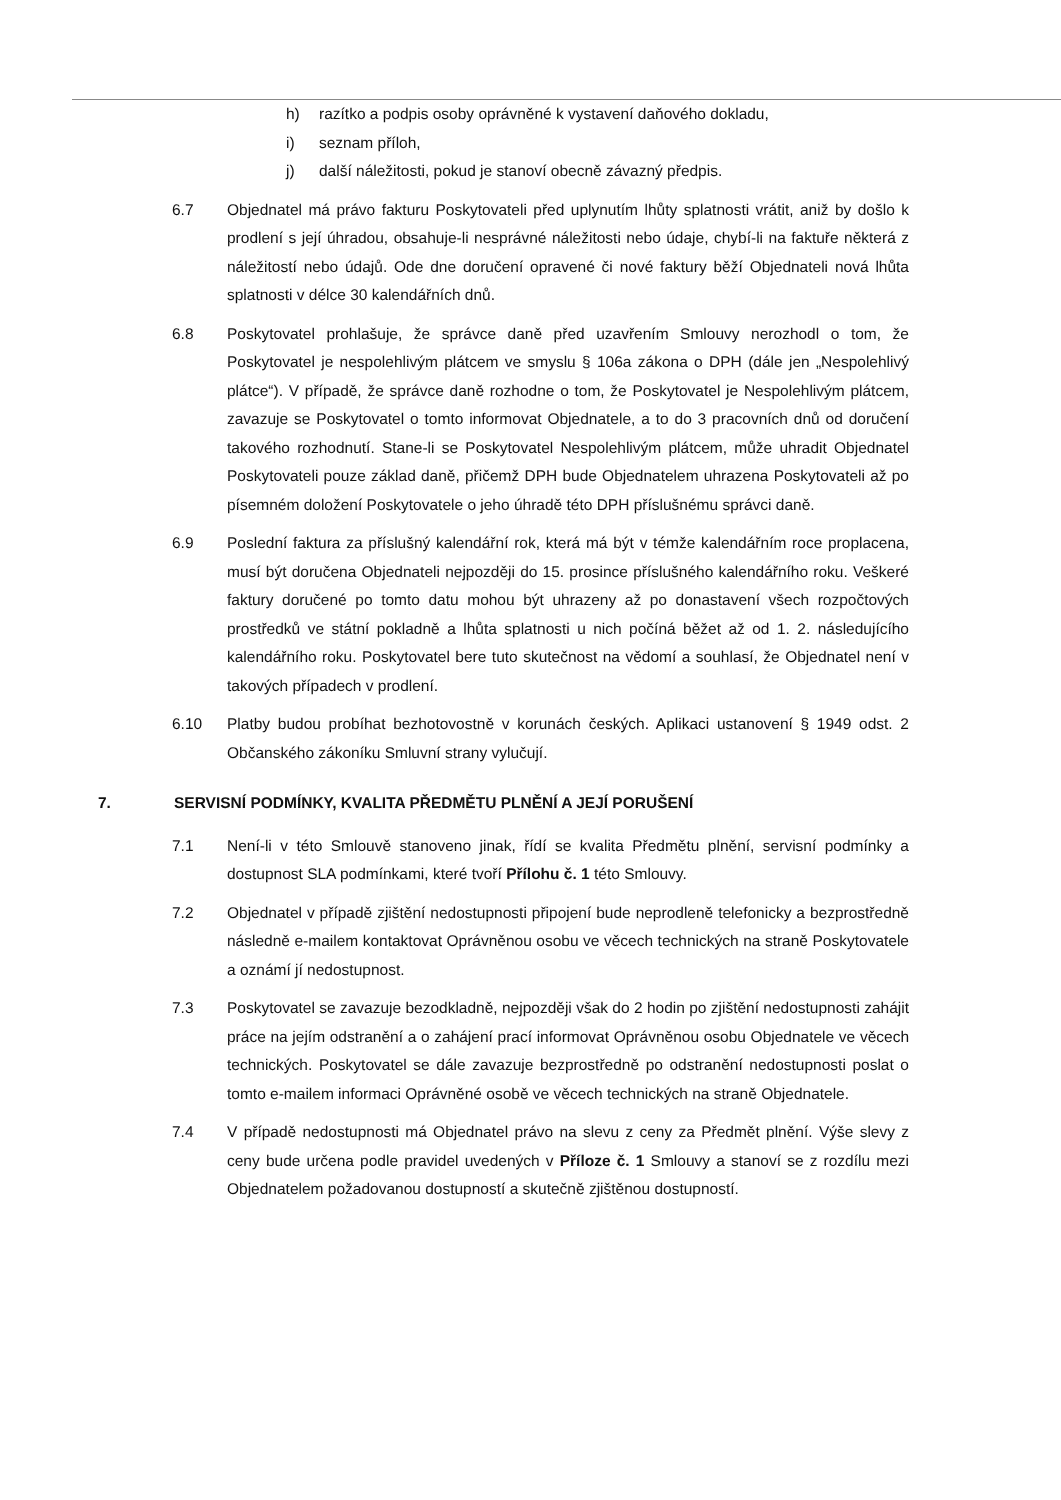h) razítko a podpis osoby oprávněné k vystavení daňového dokladu,
i) seznam příloh,
j) další náležitosti, pokud je stanoví obecně závazný předpis.
6.7 Objednatel má právo fakturu Poskytovateli před uplynutím lhůty splatnosti vrátit, aniž by došlo k prodlení s její úhradou, obsahuje-li nesprávné náležitosti nebo údaje, chybí-li na faktuře některá z náležitostí nebo údajů. Ode dne doručení opravené či nové faktury běží Objednateli nová lhůta splatnosti v délce 30 kalendářních dnů.
6.8 Poskytovatel prohlašuje, že správce daně před uzavřením Smlouvy nerozhodl o tom, že Poskytovatel je nespolehlivým plátcem ve smyslu § 106a zákona o DPH (dále jen „Nespolehlivý plátce“). V případě, že správce daně rozhodne o tom, že Poskytovatel je Nespolehlivým plátcem, zavazuje se Poskytovatel o tomto informovat Objednatele, a to do 3 pracovních dnů od doručení takového rozhodnutí. Stane-li se Poskytovatel Nespolehlivým plátcem, může uhradit Objednatel Poskytovateli pouze základ daně, přičemž DPH bude Objednatelem uhrazena Poskytovateli až po písemném doložení Poskytovatele o jeho úhradě této DPH příslušnému správci daně.
6.9 Poslední faktura za příslušný kalendářní rok, která má být v témže kalendářním roce proplacena, musí být doručena Objednateli nejpozději do 15. prosince příslušného kalendářního roku. Veškeré faktury doručené po tomto datu mohou být uhrazeny až po donastavení všech rozpočtových prostředků ve státní pokladně a lhůta splatnosti u nich počíná běžet až od 1. 2. následujícího kalendářního roku. Poskytovatel bere tuto skutečnost na vědomí a souhlasí, že Objednatel není v takových případech v prodlení.
6.10 Platby budou probíhat bezhotovostně v korunách českých. Aplikaci ustanovení § 1949 odst. 2 Občanského zákoníku Smluvní strany vylučují.
7. SERVISNÍ PODMÍNKY, KVALITA PŘEDMĚTU PLNĚNÍ A JEJÍ PORUŠENÍ
7.1 Není-li v této Smlouvě stanoveno jinak, řídí se kvalita Předmětu plnění, servisní podmínky a dostupnost SLA podmínkami, které tvoří Přílohu č. 1 této Smlouvy.
7.2 Objednatel v případě zjištění nedostupnosti připojení bude neprodleně telefonicky a bezprostředně následně e-mailem kontaktovat Oprávněnou osobu ve věcech technických na straně Poskytovatele a oznámí jí nedostupnost.
7.3 Poskytovatel se zavazuje bezodkladně, nejpozději však do 2 hodin po zjištění nedostupnosti zahájit práce na jejím odstranění a o zahájení prací informovat Oprávněnou osobu Objednatele ve věcech technických. Poskytovatel se dále zavazuje bezprostředně po odstranění nedostupnosti poslat o tomto e-mailem informaci Oprávněné osobě ve věcech technických na straně Objednatele.
7.4 V případě nedostupnosti má Objednatel právo na slevu z ceny za Předmět plnění. Výše slevy z ceny bude určena podle pravidel uvedených v Příloze č. 1 Smlouvy a stanoví se z rozdílu mezi Objednatelem požadovanou dostupností a skutečně zjištěnou dostupností.